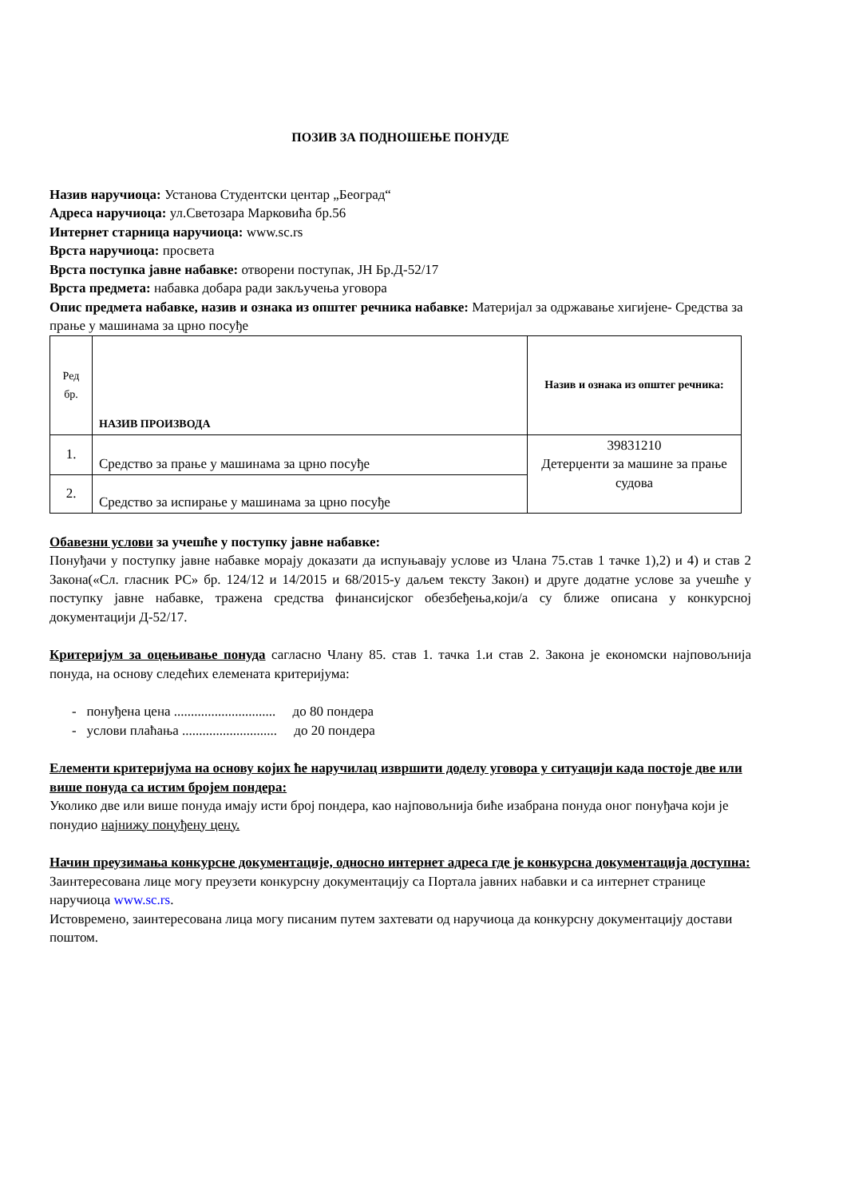ПОЗИВ ЗА ПОДНОШЕЊЕ ПОНУДЕ
Назив наручиоца: Установа Студентски центар „Београд“
Адреса наручиоца: ул.Светозара Марковића бр.56
Интернет старница наручиоца: www.sc.rs
Врста наручиоца: просвета
Врста поступка јавне набавке: отворени поступак, ЈН Бр.Д-52/17
Врста предмета: набавка добара ради закључења уговора
Опис предмета набавке, назив и ознака из општег речника набавке: Материјал за одржавање хигијене- Средства за прање у машинама за црно посуђе
| Ред бр. | НАЗИВ ПРОИЗВОДА | Назив и ознака из општег речника: |
| 1. | Средство за прање у машинама за црно посуђе | 39831210 Детерџенти за машине за прање судова |
| 2. | Средство за испирање у машинама за црно посуђе | |
Обавезни услови за учешће у поступку јавне набавке:
Понуђачи у поступку јавне набавке морају доказати да испуњавају услове из Члана 75.став 1 тачке 1),2) и 4) и став 2 Закона(«Сл. гласник РС» бр. 124/12 и 14/2015 и 68/2015-у даљем тексту Закон) и друге додатне услове за учешће у поступку јавне набавке, тражена средства финансијског обезбеђења,који/а су ближе описана у конкурсној документацији Д-52/17.
Критеријум за оцењивање понуда сагласно Члану 85. став 1. тачка 1.и став 2. Закона је економски најповољнија понуда, на основу следећих елемената критеријума:
- понуђена цена .............................. до 80 пондера
- услови плаћања ............................ до 20 пондера
Елементи критеријума на основу којих ће наручилац извршити доделу уговора у ситуацији када постоје две или више понуда са истим бројем пондера:
Уколико две или више понуда имају исти број пондера, као најповољнија биће изабрана понуда оног понуђача који је понудио најнижу понуђену цену.
Начин преузимања конкурсне документације, односно интернет адреса где је конкурсна документација доступна:
Заинтересована лице могу преузети конкурсну документацију са Портала јавних набавки и са интернет странице наручиоца www.sc.rs.
Истовремено, заинтересована лица могу писаним путем захтевати од наручиоца да конкурсну документацију достави поштом.